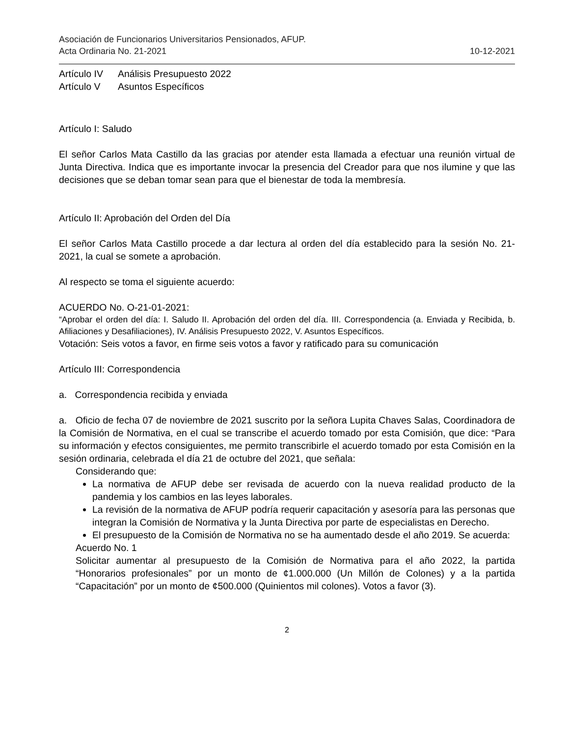Asociación de Funcionarios Universitarios Pensionados, AFUP.
Acta Ordinaria No. 21-2021 10-12-2021
| Artículo IV | Análisis Presupuesto 2022 |
| Artículo V | Asuntos Específicos |
Artículo I: Saludo
El señor Carlos Mata Castillo da las gracias por atender esta llamada a efectuar una reunión virtual de Junta Directiva. Indica que es importante invocar la presencia del Creador para que nos ilumine y que las decisiones que se deban tomar sean para que el bienestar de toda la membresía.
Artículo II: Aprobación del Orden del Día
El señor Carlos Mata Castillo procede a dar lectura al orden del día establecido para la sesión No. 21-2021, la cual se somete a aprobación.
Al respecto se toma el siguiente acuerdo:
ACUERDO No. O-21-01-2021:
“Aprobar el orden del día: I. Saludo II. Aprobación del orden del día. III. Correspondencia (a. Enviada y Recibida, b. Afiliaciones y Desafiliaciones), IV. Análisis Presupuesto 2022, V. Asuntos Específicos.
Votación: Seis votos a favor, en firme seis votos a favor y ratificado para su comunicación
Artículo III: Correspondencia
a. Correspondencia recibida y enviada
a. Oficio de fecha 07 de noviembre de 2021 suscrito por la señora Lupita Chaves Salas, Coordinadora de la Comisión de Normativa, en el cual se transcribe el acuerdo tomado por esta Comisión, que dice: “Para su información y efectos consiguientes, me permito transcribirle el acuerdo tomado por esta Comisión en la sesión ordinaria, celebrada el día 21 de octubre del 2021, que señala:
Considerando que:
La normativa de AFUP debe ser revisada de acuerdo con la nueva realidad producto de la pandemia y los cambios en las leyes laborales.
La revisión de la normativa de AFUP podría requerir capacitación y asesoría para las personas que integran la Comisión de Normativa y la Junta Directiva por parte de especialistas en Derecho.
El presupuesto de la Comisión de Normativa no se ha aumentado desde el año 2019. Se acuerda:
Acuerdo No. 1
Solicitar aumentar al presupuesto de la Comisión de Normativa para el año 2022, la partida “Honorarios profesionales” por un monto de ¢1.000.000 (Un Millón de Colones) y a la partida “Capacitación” por un monto de ¢500.000 (Quinientos mil colones). Votos a favor (3).
2